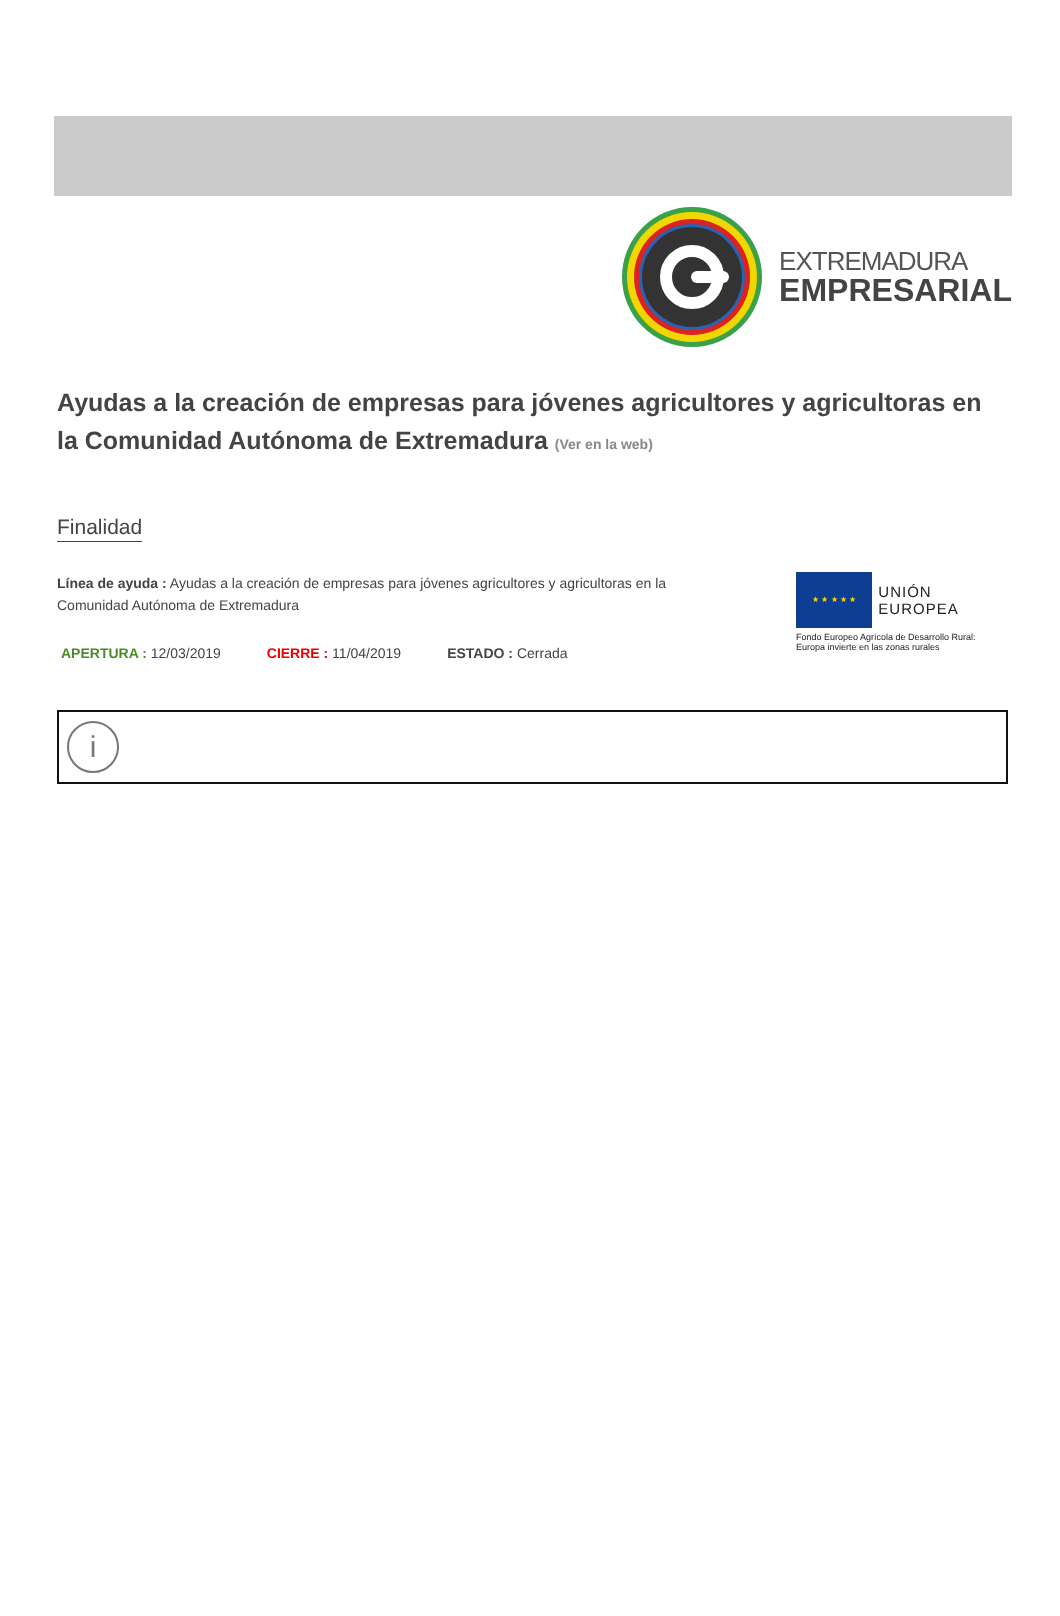EXTREMADURA
EMPRESARIAL
Ayudas a la creación de empresas para jóvenes agricultores y agricultoras en la Comunidad Autónoma de Extremadura (Ver en la web)
Finalidad
Línea de ayuda : Ayudas a la creación de empresas para jóvenes agricultores y agricultoras en la
Comunidad Autónoma de Extremadura
APERTURA : 12/03/2019 CIERRE : 11/04/2019 ESTADO : Cerrada
★ ★ ★ ★ ★
UNIÓN EUROPEA
Fondo Europeo Agrícola de Desarrollo Rural:
Europa invierte en las zonas rurales
i